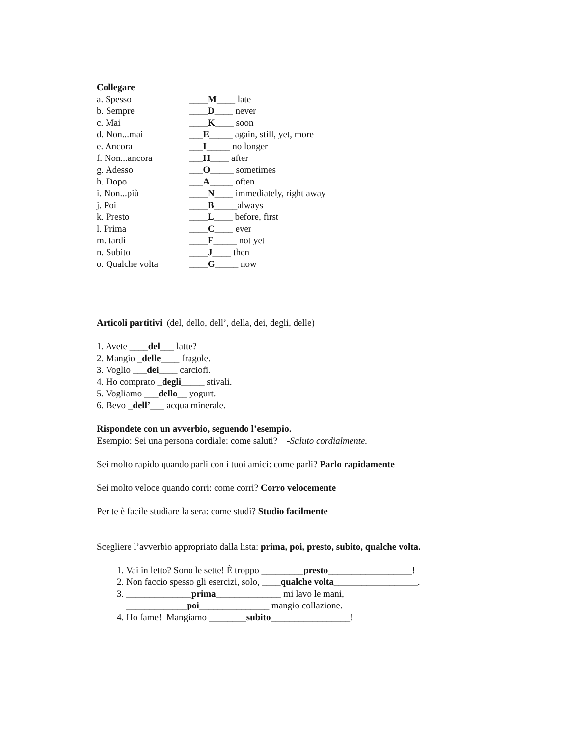Collegare
a. Spesso ____M____ late
b. Sempre ____D____ never
c. Mai ____K____ soon
d. Non...mai ___E_____ again, still, yet, more
e. Ancora ___I_____ no longer
f. Non...ancora ___H____ after
g. Adesso ___O_____ sometimes
h. Dopo ___A_____ often
i. Non...più ____N____ immediately, right away
j. Poi ____B_____always
k. Presto ____L____ before, first
l. Prima ____C____ ever
m. tardi ____F_____ not yet
n. Subito ____J____ then
o. Qualche volta ____G_____ now
Articoli partitivi (del, dello, dell’, della, dei, degli, delle)
1. Avete ____del___ latte?
2. Mangio _delle____ fragole.
3. Voglio ___dei____ carciofi.
4. Ho comprato _degli_____ stivali.
5. Vogliamo ___dello__ yogurt.
6. Bevo _dell’___ acqua minerale.
Rispondete con un avverbio, seguendo l’esempio.
Esempio: Sei una persona cordiale: come saluti? -Saluto cordialmente.
Sei molto rapido quando parli con i tuoi amici: come parli? Parlo rapidamente
Sei molto veloce quando corri: come corri? Corro velocemente
Per te è facile studiare la sera: come studi? Studio facilmente
Scegliere l’avverbio appropriato dalla lista: prima, poi, presto, subito, qualche volta.
1. Vai in letto? Sono le sette! È troppo _________presto__________________!
2. Non faccio spesso gli esercizi, solo, ____qualche volta__________________.
3. ______________prima______________ mi lavo le mani,
_____________poi_______________ mangio collazione.
4. Ho fame! Mangiamo ________subito_________________!